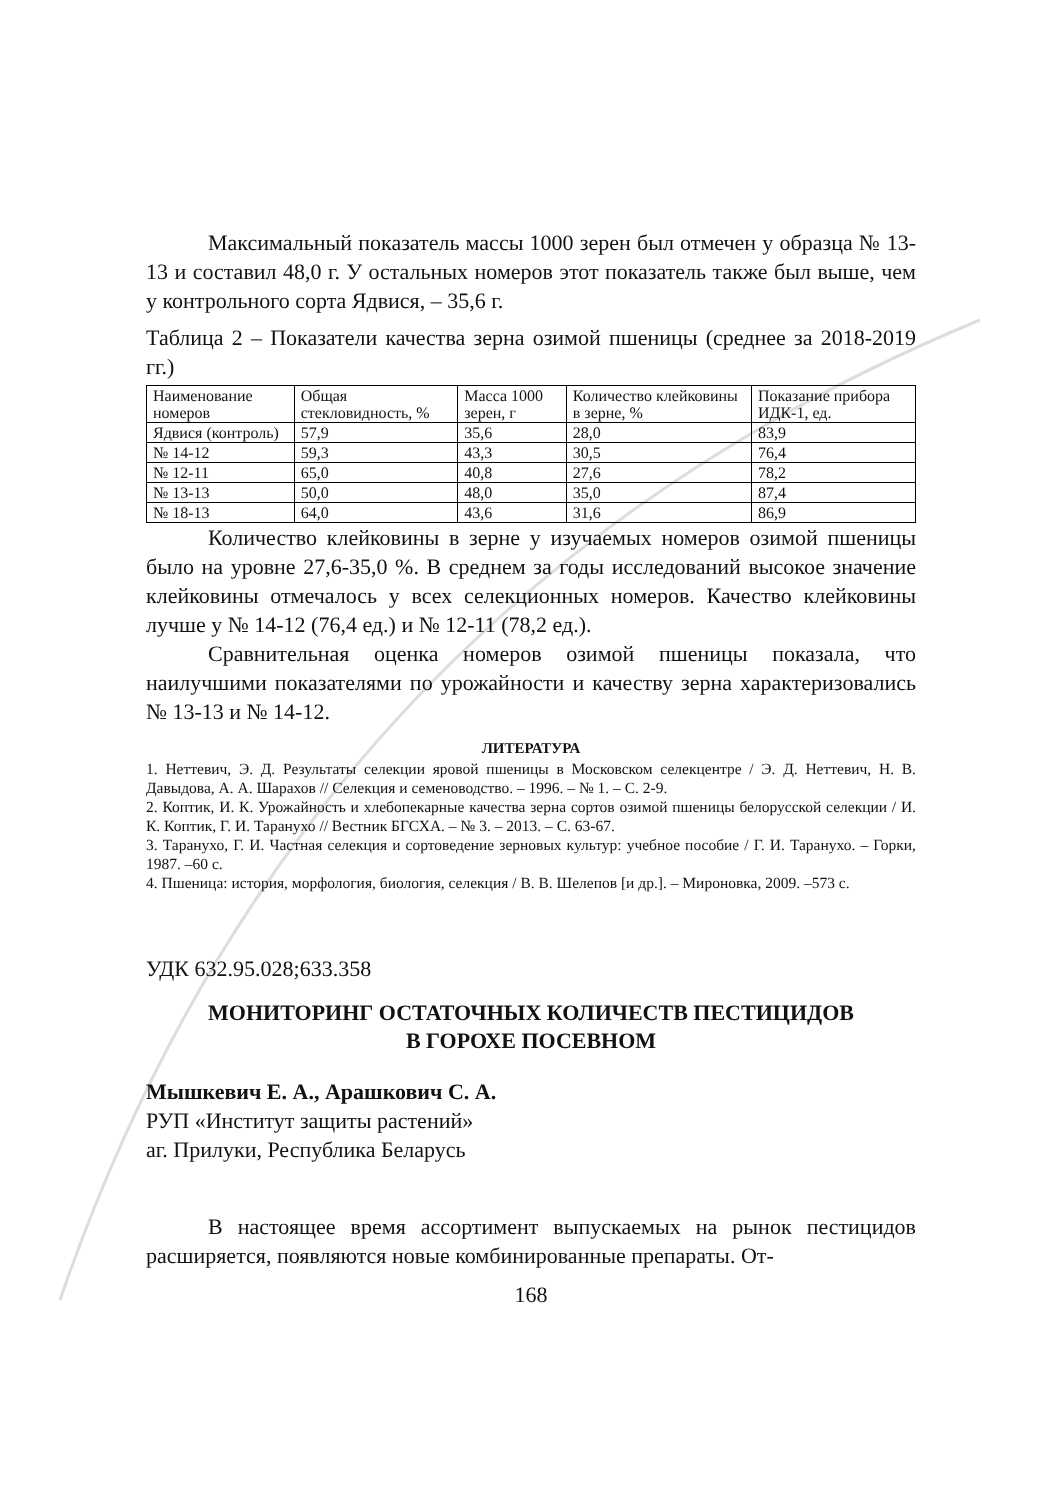Максимальный показатель массы 1000 зерен был отмечен у образца № 13-13 и составил 48,0 г. У остальных номеров этот показатель также был выше, чем у контрольного сорта Ядвися, – 35,6 г.
Таблица 2 – Показатели качества зерна озимой пшеницы (среднее за 2018-2019 гг.)
| Наименование номеров | Общая стекловидность, % | Масса 1000 зерен, г | Количество клейковины в зерне, % | Показание прибора ИДК-1, ед. |
| --- | --- | --- | --- | --- |
| Ядвися (контроль) | 57,9 | 35,6 | 28,0 | 83,9 |
| № 14-12 | 59,3 | 43,3 | 30,5 | 76,4 |
| № 12-11 | 65,0 | 40,8 | 27,6 | 78,2 |
| № 13-13 | 50,0 | 48,0 | 35,0 | 87,4 |
| № 18-13 | 64,0 | 43,6 | 31,6 | 86,9 |
Количество клейковины в зерне у изучаемых номеров озимой пшеницы было на уровне 27,6-35,0 %. В среднем за годы исследований высокое значение клейковины отмечалось у всех селекционных номеров. Качество клейковины лучше у № 14-12 (76,4 ед.) и № 12-11 (78,2 ед.).
Сравнительная оценка номеров озимой пшеницы показала, что наилучшими показателями по урожайности и качеству зерна характеризовались № 13-13 и № 14-12.
ЛИТЕРАТУРА
1. Неттевич, Э. Д. Результаты селекции яровой пшеницы в Московском селекцентре / Э. Д. Неттевич, Н. В. Давыдова, А. А. Шарахов // Селекция и семеноводство. – 1996. – № 1. – С. 2-9.
2. Коптик, И. К. Урожайность и хлебопекарные качества зерна сортов озимой пшеницы белорусской селекции / И. К. Коптик, Г. И. Таранухо // Вестник БГСХА. – № 3. – 2013. – С. 63-67.
3. Таранухо, Г. И. Частная селекция и сортоведение зерновых культур: учебное пособие / Г. И. Таранухо. – Горки, 1987. –60 с.
4. Пшеница: история, морфология, биология, селекция / В. В. Шелепов [и др.]. – Мироновка, 2009. –573 с.
УДК 632.95.028;633.358
МОНИТОРИНГ ОСТАТОЧНЫХ КОЛИЧЕСТВ ПЕСТИЦИДОВ
В ГОРОХЕ ПОСЕВНОМ
Мышкевич Е. А., Арашкович С. А.
РУП «Институт защиты растений»
аг. Прилуки, Республика Беларусь
В настоящее время ассортимент выпускаемых на рынок пестицидов расширяется, появляются новые комбинированные препараты. От-
168